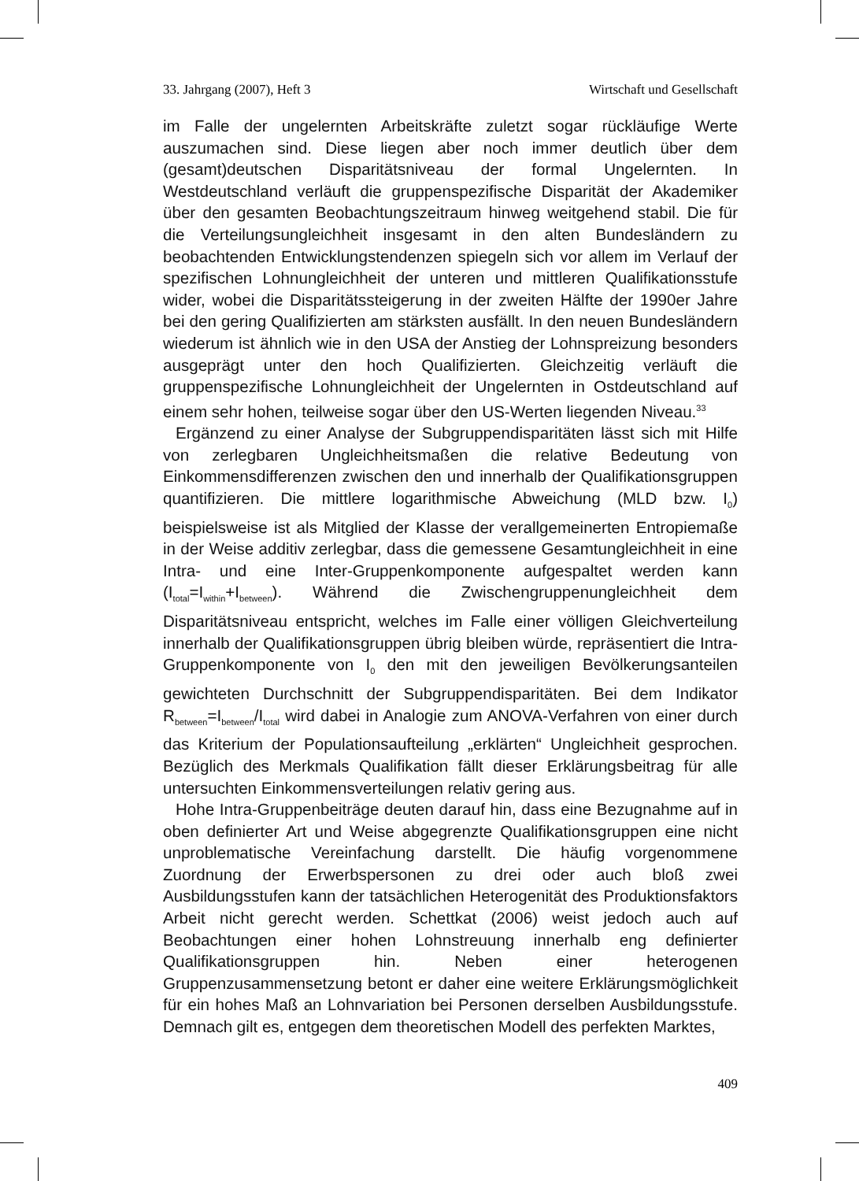33. Jahrgang (2007), Heft 3 Wirtschaft und Gesellschaft
im Falle der ungelernten Arbeitskräfte zuletzt sogar rückläufige Werte auszumachen sind. Diese liegen aber noch immer deutlich über dem (gesamt)deutschen Disparitätsniveau der formal Ungelernten. In Westdeutschland verläuft die gruppenspezifische Disparität der Akademiker über den gesamten Beobachtungszeitraum hinweg weitgehend stabil. Die für die Verteilungsungleichheit insgesamt in den alten Bundesländern zu beobachtenden Entwicklungstendenzen spiegeln sich vor allem im Verlauf der spezifischen Lohnungleichheit der unteren und mittleren Qualifikationsstufe wider, wobei die Disparitätssteigerung in der zweiten Hälfte der 1990er Jahre bei den gering Qualifizierten am stärksten ausfällt. In den neuen Bundesländern wiederum ist ähnlich wie in den USA der Anstieg der Lohnspreizung besonders ausgeprägt unter den hoch Qualifizierten. Gleichzeitig verläuft die gruppenspezifische Lohnungleichheit der Ungelernten in Ostdeutschland auf einem sehr hohen, teilweise sogar über den US-Werten liegenden Niveau.<sup>33</sup>
Ergänzend zu einer Analyse der Subgruppendisparitäten lässt sich mit Hilfe von zerlegbaren Ungleichheitsmaßen die relative Bedeutung von Einkommensdifferenzen zwischen den und innerhalb der Qualifikationsgruppen quantifizieren. Die mittlere logarithmische Abweichung (MLD bzw. I<sub>0</sub>) beispielsweise ist als Mitglied der Klasse der verallgemeinerten Entropiemaße in der Weise additiv zerlegbar, dass die gemessene Gesamtungleichheit in eine Intra- und eine Inter-Gruppenkomponente aufgespaltet werden kann (I<sub>total</sub>=I<sub>within</sub>+I<sub>between</sub>). Während die Zwischengruppenungleichheit dem Disparitätsniveau entspricht, welches im Falle einer völligen Gleichverteilung innerhalb der Qualifikationsgruppen übrig bleiben würde, repräsentiert die Intra-Gruppenkomponente von I<sub>0</sub> den mit den jeweiligen Bevölkerungsanteilen gewichteten Durchschnitt der Subgruppendisparitäten. Bei dem Indikator R<sub>between</sub>=I<sub>between</sub>/I<sub>total</sub> wird dabei in Analogie zum ANOVA-Verfahren von einer durch das Kriterium der Populationsaufteilung „erklärten“ Ungleichheit gesprochen. Bezüglich des Merkmals Qualifikation fällt dieser Erklärungsbeitrag für alle untersuchten Einkommensverteilungen relativ gering aus.
Hohe Intra-Gruppenbeiträge deuten darauf hin, dass eine Bezugnahme auf in oben definierter Art und Weise abgegrenzte Qualifikationsgruppen eine nicht unproblematische Vereinfachung darstellt. Die häufig vorgenommene Zuordnung der Erwerbspersonen zu drei oder auch bloß zwei Ausbildungsstufen kann der tatsächlichen Heterogenität des Produktionsfaktors Arbeit nicht gerecht werden. Schettkat (2006) weist jedoch auch auf Beobachtungen einer hohen Lohnstreuung innerhalb eng definierter Qualifikationsgruppen hin. Neben einer heterogenen Gruppenzusammensetzung betont er daher eine weitere Erklärungsmöglichkeit für ein hohes Maß an Lohnvariation bei Personen derselben Ausbildungsstufe. Demnach gilt es, entgegen dem theoretischen Modell des perfekten Marktes,
409